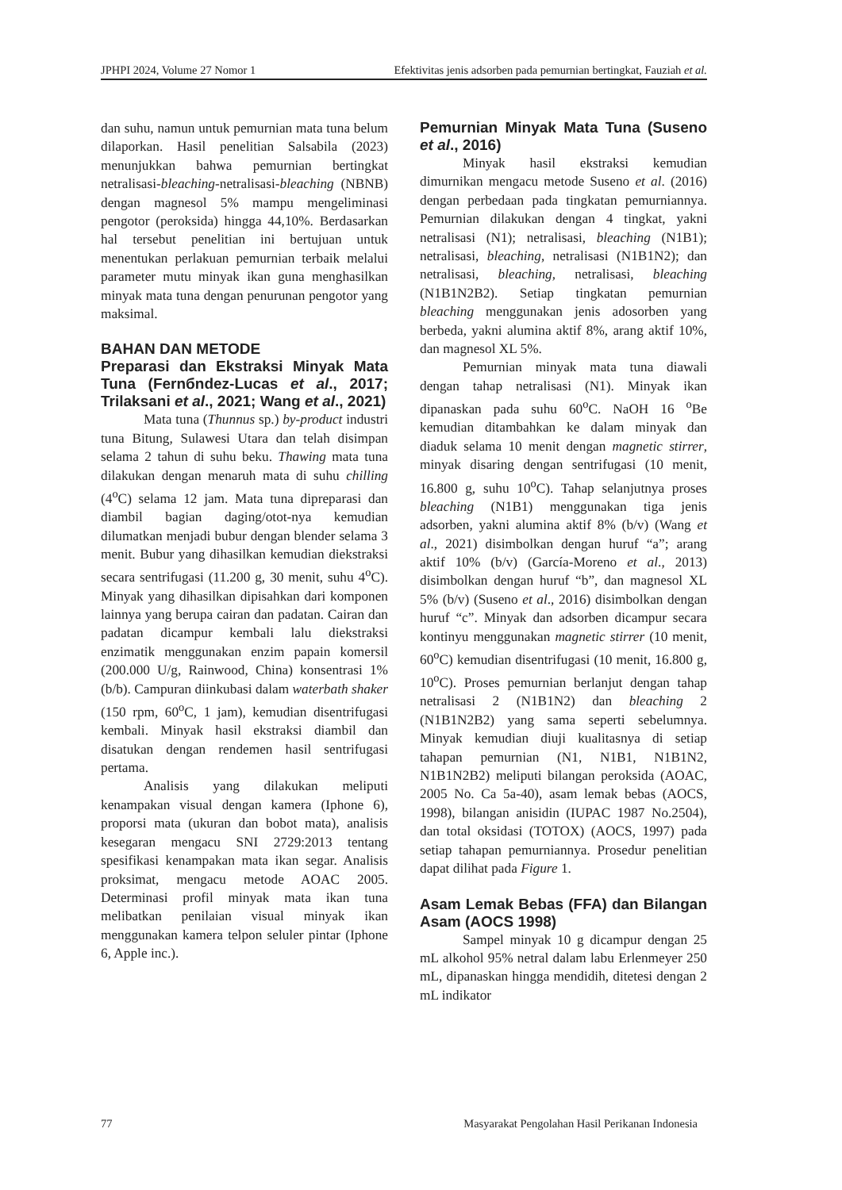JPHPI 2024, Volume 27 Nomor 1 Efektivitas jenis adsorben pada pemurnian bertingkat, Fauziah et al.
dan suhu, namun untuk pemurnian mata tuna belum dilaporkan. Hasil penelitian Salsabila (2023) menunjukkan bahwa pemurnian bertingkat netralisasi-bleaching-netralisasi-bleaching (NBNB) dengan magnesol 5% mampu mengeliminasi pengotor (peroksida) hingga 44,10%. Berdasarkan hal tersebut penelitian ini bertujuan untuk menentukan perlakuan pemurnian terbaik melalui parameter mutu minyak ikan guna menghasilkan minyak mata tuna dengan penurunan pengotor yang maksimal.
BAHAN DAN METODE
Preparasi dan Ekstraksi Minyak Mata Tuna (Fernбndez-Lucas et al., 2017; Trilaksani et al., 2021; Wang et al., 2021)
Mata tuna (Thunnus sp.) by-product industri tuna Bitung, Sulawesi Utara dan telah disimpan selama 2 tahun di suhu beku. Thawing mata tuna dilakukan dengan menaruh mata di suhu chilling (4<sup>o</sup>C) selama 12 jam. Mata tuna dipreparasi dan diambil bagian daging/otot-nya kemudian dilumatkan menjadi bubur dengan blender selama 3 menit. Bubur yang dihasilkan kemudian diekstraksi secara sentrifugasi (11.200 g, 30 menit, suhu 4<sup>o</sup>C). Minyak yang dihasilkan dipisahkan dari komponen lainnya yang berupa cairan dan padatan. Cairan dan padatan dicampur kembali lalu diekstraksi enzimatik menggunakan enzim papain komersil (200.000 U/g, Rainwood, China) konsentrasi 1% (b/b). Campuran diinkubasi dalam waterbath shaker (150 rpm, 60<sup>o</sup>C, 1 jam), kemudian disentrifugasi kembali. Minyak hasil ekstraksi diambil dan disatukan dengan rendemen hasil sentrifugasi pertama.
Analisis yang dilakukan meliputi kenampakan visual dengan kamera (Iphone 6), proporsi mata (ukuran dan bobot mata), analisis kesegaran mengacu SNI 2729:2013 tentang spesifikasi kenampakan mata ikan segar. Analisis proksimat, mengacu metode AOAC 2005. Determinasi profil minyak mata ikan tuna melibatkan penilaian visual minyak ikan menggunakan kamera telpon seluler pintar (Iphone 6, Apple inc.).
Pemurnian Minyak Mata Tuna (Suseno et al., 2016)
Minyak hasil ekstraksi kemudian dimurnikan mengacu metode Suseno et al. (2016) dengan perbedaan pada tingkatan pemurniannya. Pemurnian dilakukan dengan 4 tingkat, yakni netralisasi (N1); netralisasi, bleaching (N1B1); netralisasi, bleaching, netralisasi (N1B1N2); dan netralisasi, bleaching, netralisasi, bleaching (N1B1N2B2). Setiap tingkatan pemurnian bleaching menggunakan jenis adosorben yang berbeda, yakni alumina aktif 8%, arang aktif 10%, dan magnesol XL 5%.
Pemurnian minyak mata tuna diawali dengan tahap netralisasi (N1). Minyak ikan dipanaskan pada suhu 60<sup>o</sup>C. NaOH 16 <sup>o</sup>Be kemudian ditambahkan ke dalam minyak dan diaduk selama 10 menit dengan magnetic stirrer, minyak disaring dengan sentrifugasi (10 menit, 16.800 g, suhu 10<sup>o</sup>C). Tahap selanjutnya proses bleaching (N1B1) menggunakan tiga jenis adsorben, yakni alumina aktif 8% (b/v) (Wang et al., 2021) disimbolkan dengan huruf “a”; arang aktif 10% (b/v) (García-Moreno et al., 2013) disimbolkan dengan huruf “b”, dan magnesol XL 5% (b/v) (Suseno et al., 2016) disimbolkan dengan huruf “c”. Minyak dan adsorben dicampur secara kontinyu menggunakan magnetic stirrer (10 menit, 60<sup>o</sup>C) kemudian disentrifugasi (10 menit, 16.800 g, 10<sup>o</sup>C). Proses pemurnian berlanjut dengan tahap netralisasi 2 (N1B1N2) dan bleaching 2 (N1B1N2B2) yang sama seperti sebelumnya. Minyak kemudian diuji kualitasnya di setiap tahapan pemurnian (N1, N1B1, N1B1N2, N1B1N2B2) meliputi bilangan peroksida (AOAC, 2005 No. Ca 5a-40), asam lemak bebas (AOCS, 1998), bilangan anisidin (IUPAC 1987 No.2504), dan total oksidasi (TOTOX) (AOCS, 1997) pada setiap tahapan pemurniannya. Prosedur penelitian dapat dilihat pada Figure 1.
Asam Lemak Bebas (FFA) dan Bilangan Asam (AOCS 1998)
Sampel minyak 10 g dicampur dengan 25 mL alkohol 95% netral dalam labu Erlenmeyer 250 mL, dipanaskan hingga mendidih, ditetesi dengan 2 mL indikator
77 Masyarakat Pengolahan Hasil Perikanan Indonesia